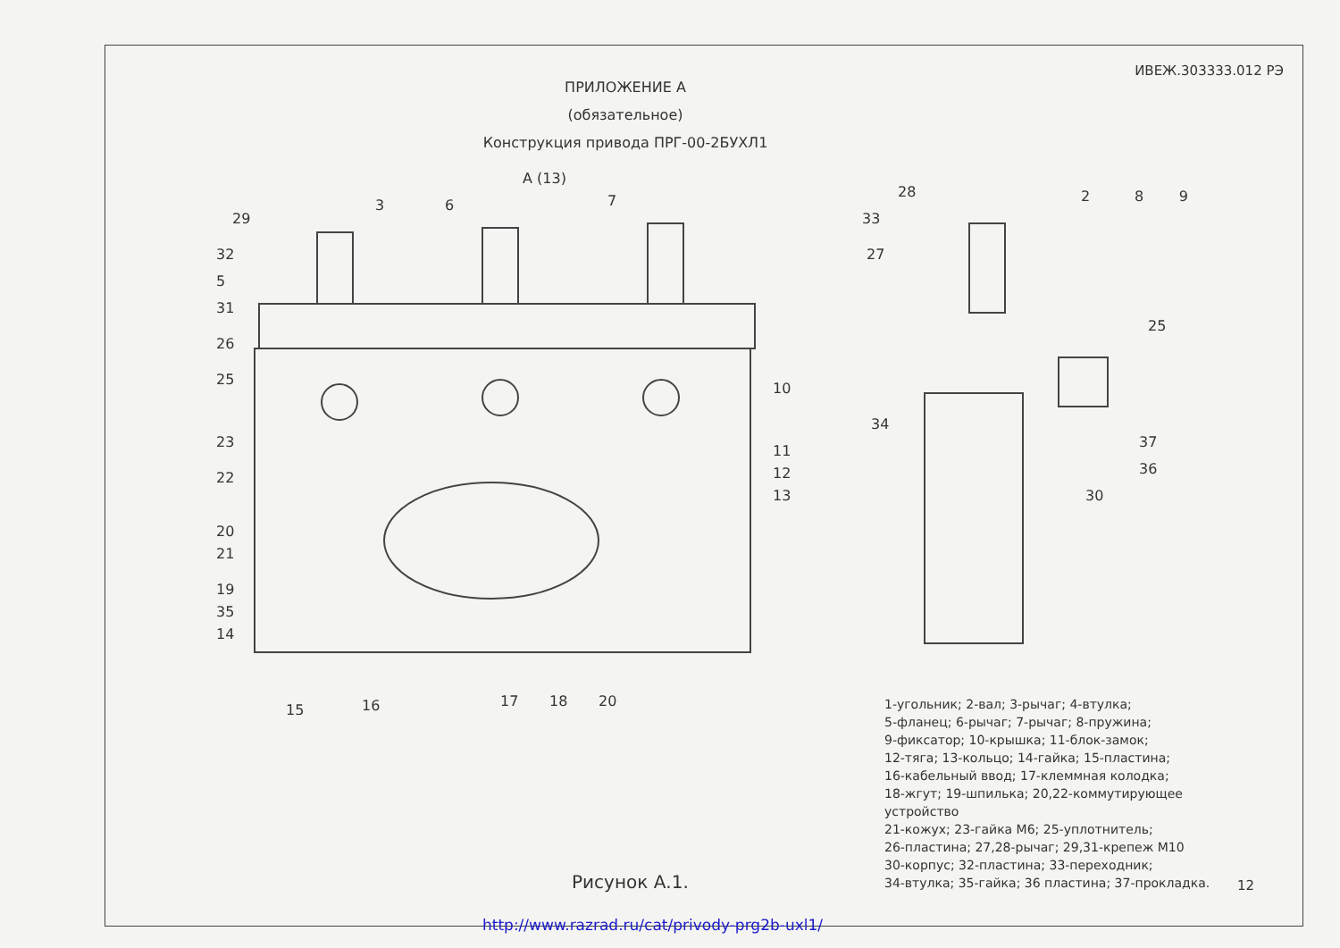ИВЕЖ.303333.012 РЭ
ПРИЛОЖЕНИЕ А
(обязательное)
Конструкция привода ПРГ-00-2БУХЛ1
A (13)
29
3
6
7
32
5
31
26
25
23
22
20
21
19
35
14
15
16
17
18
20
10
11
12
13
28
2
8
9
33
27
25
34
37
36
30
1-угольник; 2-вал; 3-рычаг; 4-втулка;
5-фланец; 6-рычаг; 7-рычаг; 8-пружина;
9-фиксатор; 10-крышка; 11-блок-замок;
12-тяга; 13-кольцо; 14-гайка; 15-пластина;
16-кабельный ввод; 17-клеммная колодка;
18-жгут; 19-шпилька; 20,22-коммутирующее устройство
21-кожух; 23-гайка М6; 25-уплотнитель;
26-пластина; 27,28-рычаг; 29,31-крепеж М10
30-корпус; 32-пластина; 33-переходник;
34-втулка; 35-гайка; 36 пластина; 37-прокладка.
Рисунок А.1. 12
http://www.razrad.ru/cat/privody-prg2b-uxl1/